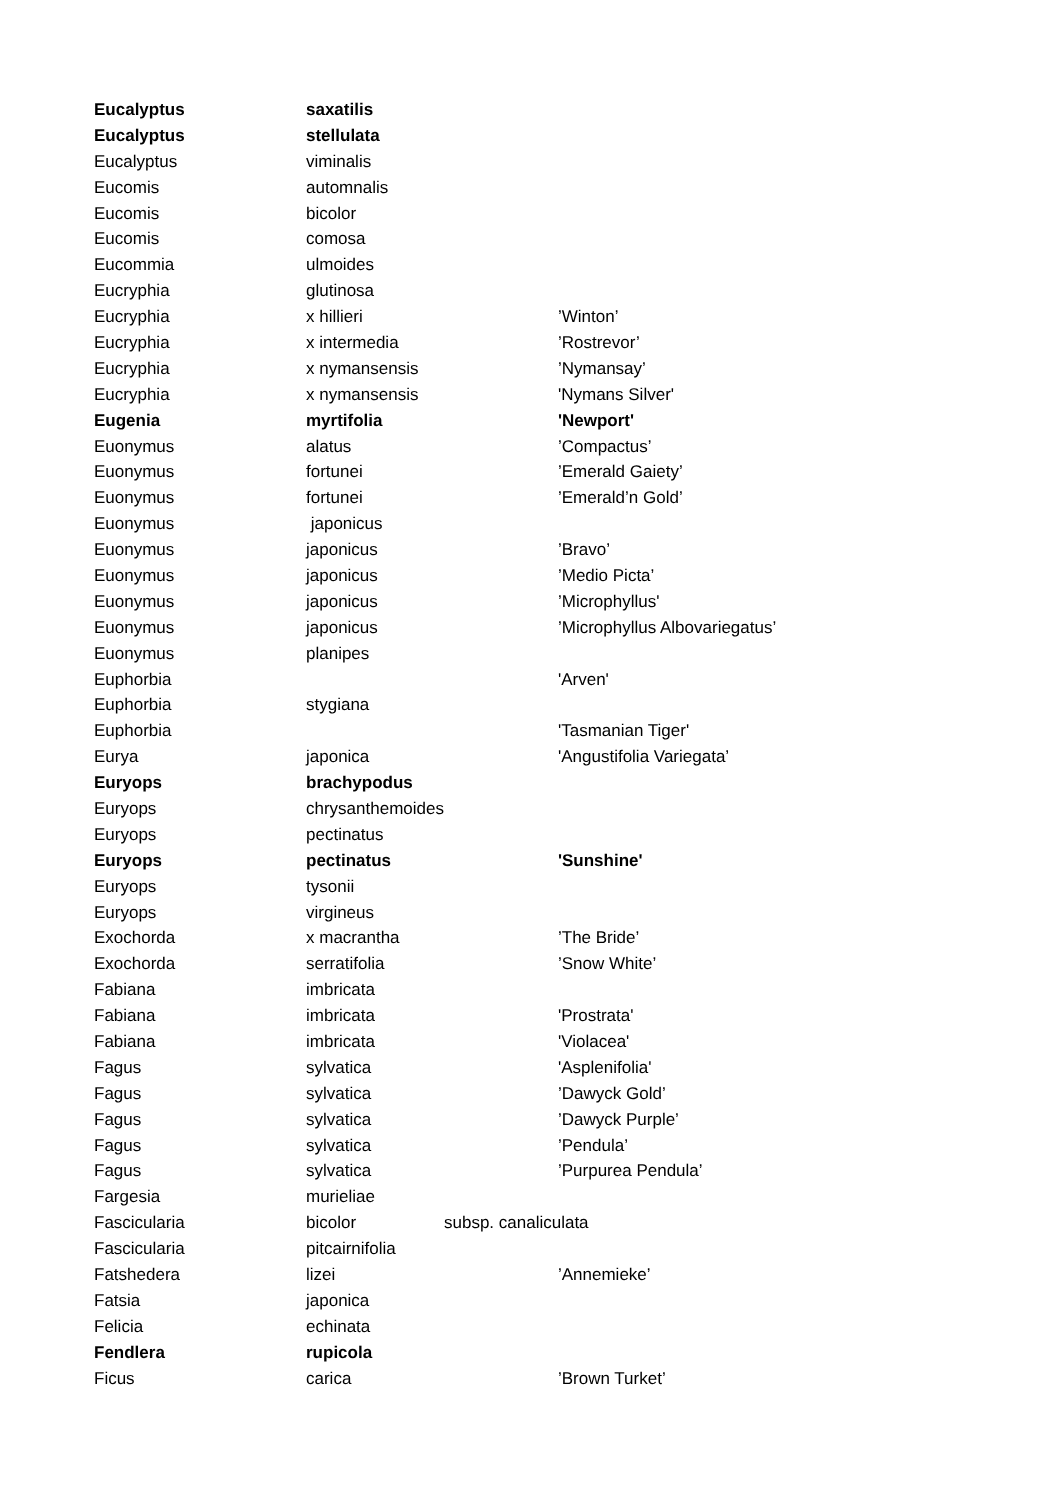| Eucalyptus | saxatilis | | |
| Eucalyptus | stellulata | | |
| Eucalyptus | viminalis | | |
| Eucomis | automnalis | | |
| Eucomis | bicolor | | |
| Eucomis | comosa | | |
| Eucommia | ulmoides | | |
| Eucryphia | glutinosa | | |
| Eucryphia | x hillieri | | ’Winton’ |
| Eucryphia | x intermedia | | ’Rostrevor’ |
| Eucryphia | x nymansensis | | ’Nymansay’ |
| Eucryphia | x nymansensis | | 'Nymans Silver' |
| Eugenia | myrtifolia | | 'Newport' |
| Euonymus | alatus | | ’Compactus’ |
| Euonymus | fortunei | | ’Emerald Gaiety’ |
| Euonymus | fortunei | | ’Emerald’n Gold’ |
| Euonymus | japonicus | | |
| Euonymus | japonicus | | ’Bravo’ |
| Euonymus | japonicus | | ’Medio Picta’ |
| Euonymus | japonicus | | ’Microphyllus' |
| Euonymus | japonicus | | ’Microphyllus Albovariegatus’ |
| Euonymus | planipes | | |
| Euphorbia | | | 'Arven' |
| Euphorbia | stygiana | | |
| Euphorbia | | | 'Tasmanian Tiger' |
| Eurya | japonica | | 'Angustifolia Variegata’ |
| Euryops | brachypodus | | |
| Euryops | chrysanthemoides | | |
| Euryops | pectinatus | | |
| Euryops | pectinatus | | 'Sunshine' |
| Euryops | tysonii | | |
| Euryops | virgineus | | |
| Exochorda | x macrantha | | ’The Bride’ |
| Exochorda | serratifolia | | ’Snow White’ |
| Fabiana | imbricata | | |
| Fabiana | imbricata | | 'Prostrata' |
| Fabiana | imbricata | | 'Violacea' |
| Fagus | sylvatica | | 'Asplenifolia' |
| Fagus | sylvatica | | ’Dawyck Gold’ |
| Fagus | sylvatica | | ’Dawyck Purple’ |
| Fagus | sylvatica | | ’Pendula’ |
| Fagus | sylvatica | | ’Purpurea Pendula’ |
| Fargesia | murieliae | | |
| Fascicularia | bicolor | subsp. canaliculata | |
| Fascicularia | pitcairnifolia | | |
| Fatshedera | lizei | | ’Annemieke’ |
| Fatsia | japonica | | |
| Felicia | echinata | | |
| Fendlera | rupicola | | |
| Ficus | carica | | ’Brown Turket’ |